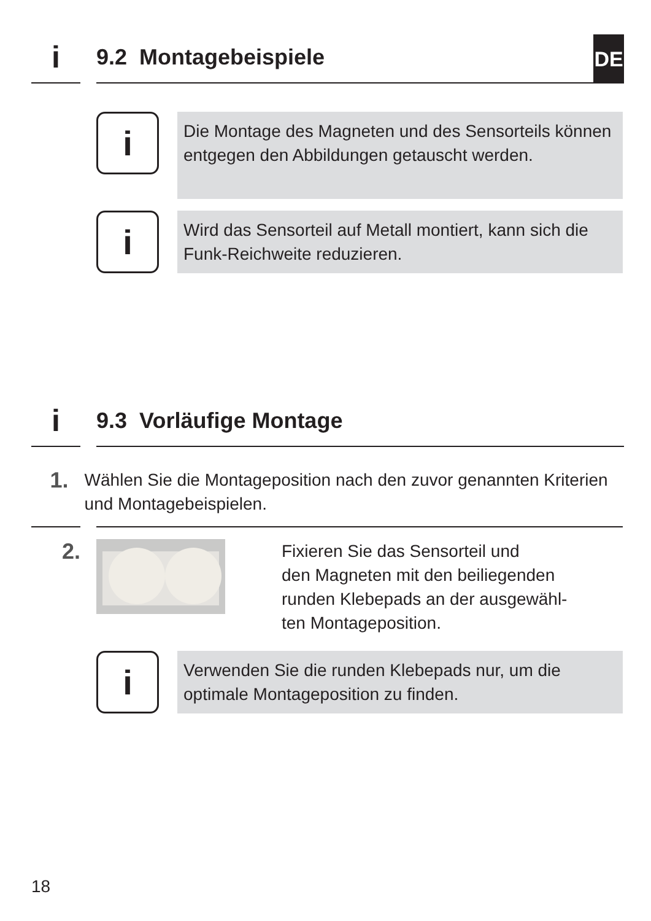i
9.2 Montagebeispiele
DE
i
Die Montage des Magneten und des Sensorteils können entgegen den Abbildungen getauscht werden.
i
Wird das Sensorteil auf Metall montiert, kann sich die Funk-Reichweite reduzieren.
i
9.3 Vorläufige Montage
1.
Wählen Sie die Montageposition nach den zuvor genannten Kriterien und Montagebeispielen.
2.
Fixieren Sie das Sensorteil und
den Magneten mit den beiliegenden
runden Klebepads an der ausgewähl-
ten Montageposition.
i
Verwenden Sie die runden Klebepads nur, um die optimale Montageposition zu finden.
18